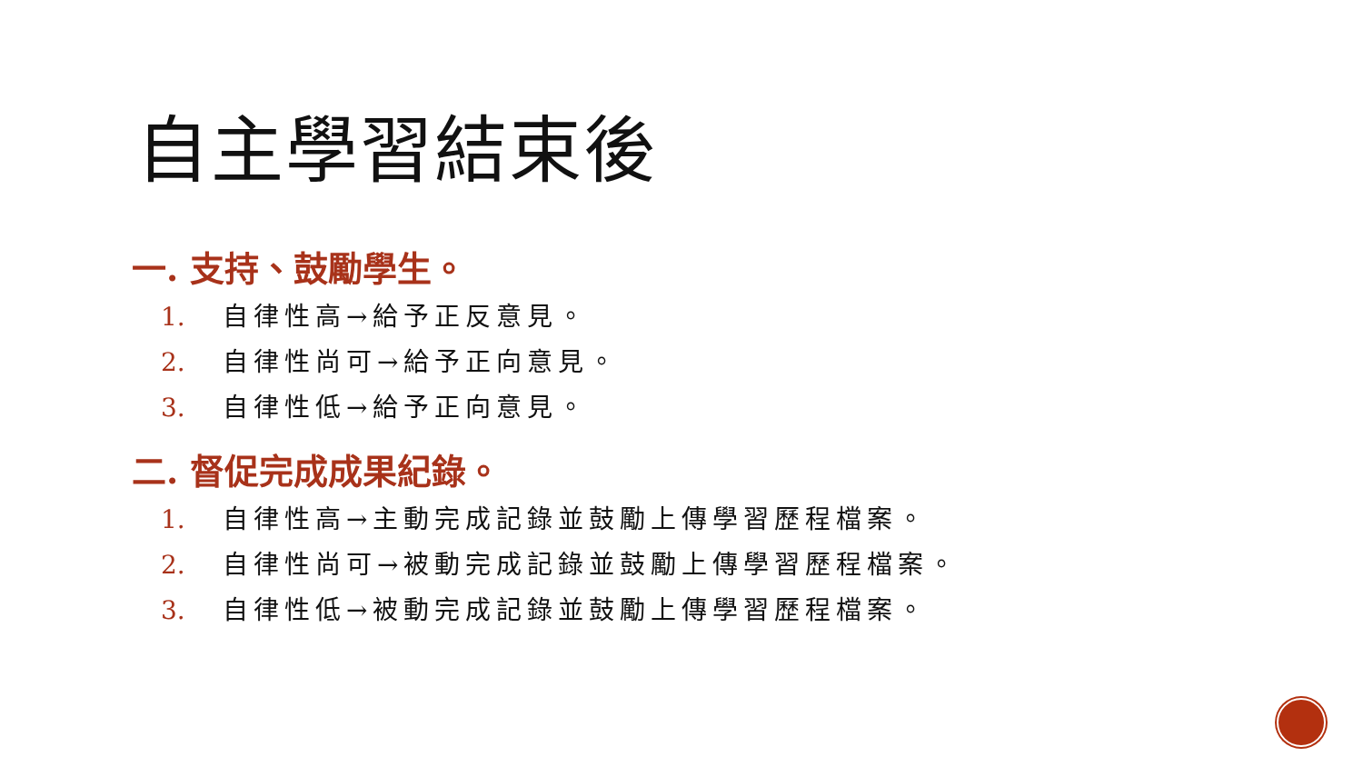自主學習結束後
一. 支持、鼓勵學生。
1. 自律性高→給予正反意見。
2. 自律性尚可→給予正向意見。
3. 自律性低→給予正向意見。
二. 督促完成成果紀錄。
1. 自律性高→主動完成記錄並鼓勵上傳學習歷程檔案。
2. 自律性尚可→被動完成記錄並鼓勵上傳學習歷程檔案。
3. 自律性低→被動完成記錄並鼓勵上傳學習歷程檔案。